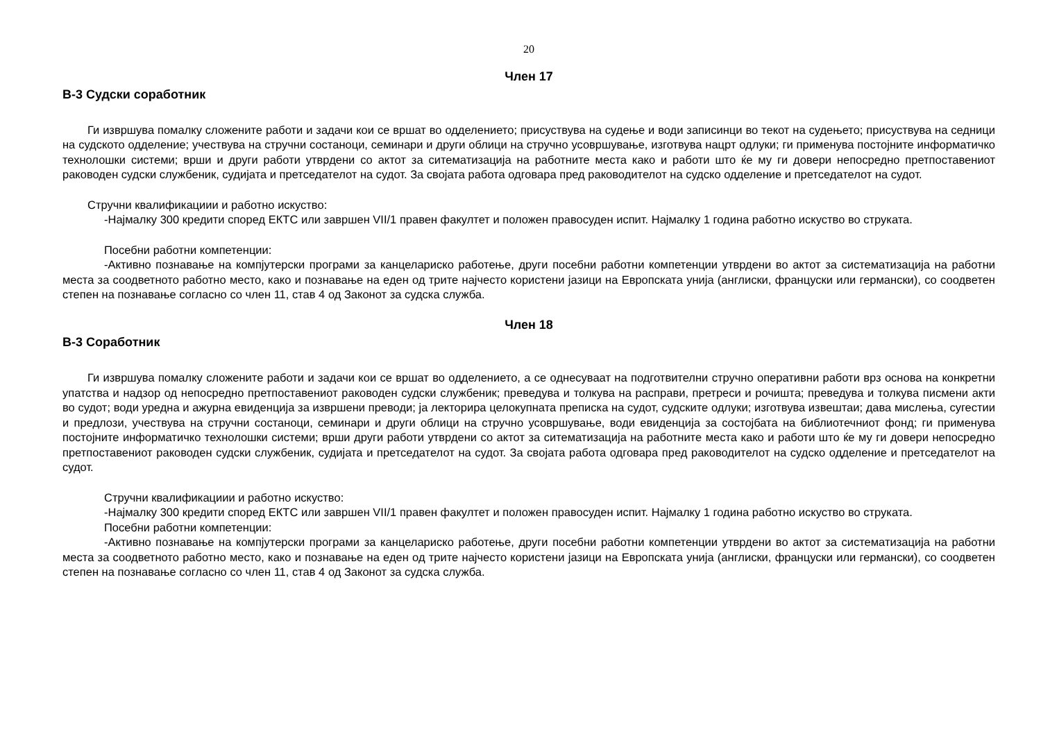20
Член 17
В-3 Судски соработник
Ги извршува помалку сложените работи и задачи кои се вршат во одделението; присуствува на судење и води записинци во текот на судењето; присуствува на седници на судското одделение; учествува на стручни состаноци, семинари и други облици на стручно усовршување, изготвува нацрт одлуки; ги применува постојните информатичко технолошки системи; врши и други работи утврдени со актот за ситематизација на работните места како и работи што ќе му ги довери непосредно претпоставениот раководен судски службеник, судијата и претседателот на судот. За својата работа одговара пред раководителот на судско одделение и претседателот на судот.
Стручни квалификациии и работно искуство:
-Најмалку 300 кредити според ЕКТС или завршен VII/1 правен факултет и положен правосуден испит. Најмалку 1 година работно искуство во струката.
Посебни работни компетенции:
-Активно познавање на компјутерски програми за канцелариско работење, други посебни работни компетенции утврдени во актот за систематизација на работни места за соодветното работно место, како и познавање на еден од трите најчесто користени јазици на Европската унија (англиски, француски или германски), со соодветен степен на познавање согласно со член 11, став 4 од Законот за судска служба.
Член 18
В-3 Соработник
Ги извршува помалку сложените работи и задачи кои се вршат во одделението, а се однесуваат на подготвителни стручно оперативни работи врз основа на конкретни упатства и надзор од непосредно претпоставениот раководен судски службеник; преведува и толкува на расправи, претреси и рочишта; преведува и толкува писмени акти во судот; води уредна и ажурна евиденција за извршени преводи; ја лекторира целокупната преписка на судот, судските одлуки; изготвува извештаи; дава мислења, сугестии и предлози, учествува на стручни состаноци, семинари и други облици на стручно усовршување, води евиденција за состојбата на библиотечниот фонд; ги применува постојните информатичко технолошки системи; врши други работи утврдени со актот за ситематизација на работните места како и работи што ќе му ги довери непосредно претпоставениот раководен судски службеник, судијата и претседателот на судот. За својата работа одговара пред раководителот на судско одделение и претседателот на судот.
Стручни квалификациии и работно искуство:
-Најмалку 300 кредити според ЕКТС или завршен VII/1 правен факултет и положен правосуден испит. Најмалку 1 година работно искуство во струката.
Посебни работни компетенции:
-Активно познавање на компјутерски програми за канцелариско работење, други посебни работни компетенции утврдени во актот за систематизација на работни места за соодветното работно место, како и познавање на еден од трите најчесто користени јазици на Европската унија (англиски, француски или германски), со соодветен степен на познавање согласно со член 11, став 4 од Законот за судска служба.